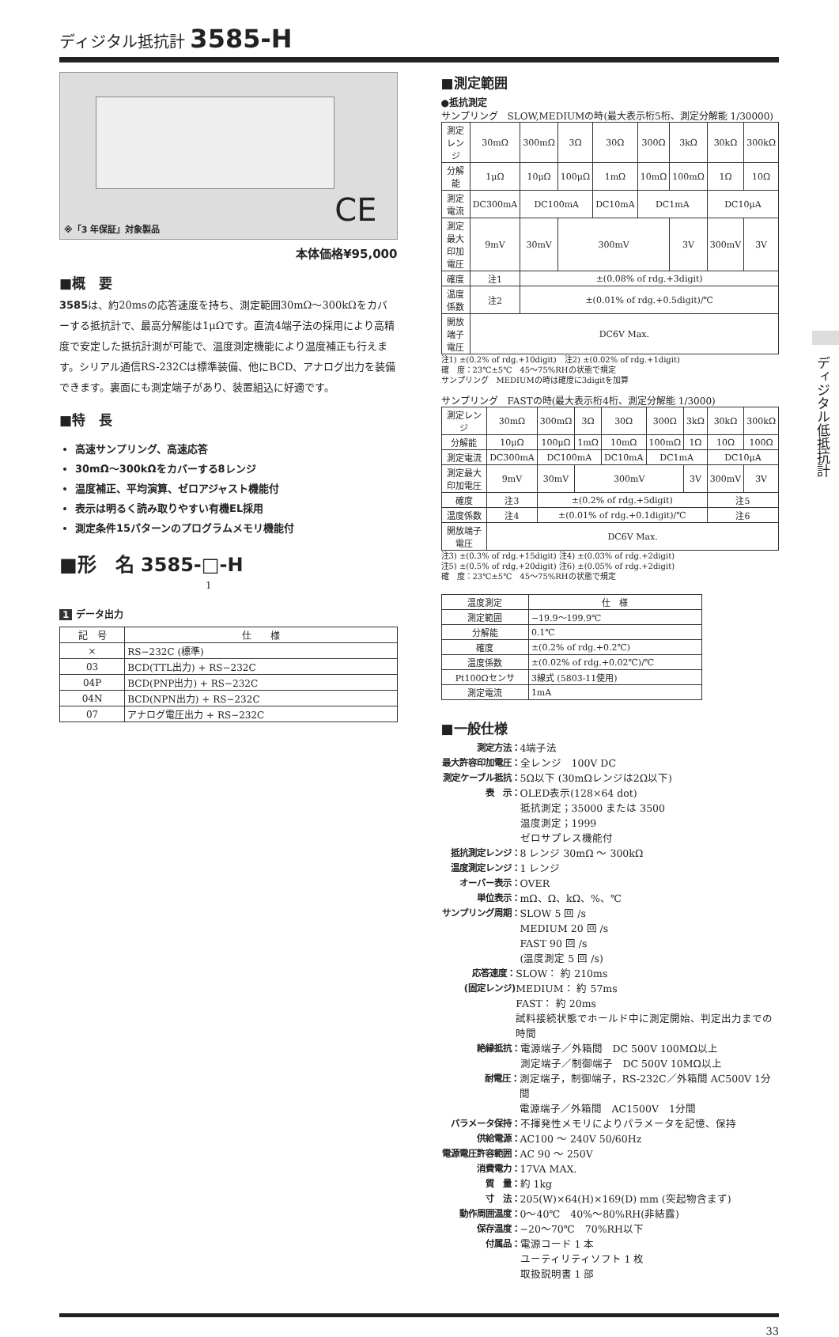ディジタル抵抗計 3585-H
CE
※「3 年保証」対象製品
本体価格¥95,000
■概　要
3585は、約20msの応答速度を持ち、測定範囲30mΩ～300kΩをカバーする抵抗計で、最高分解能は1μΩです。直流4端子法の採用により高精度で安定した抵抗計測が可能で、温度測定機能により温度補正も行えます。シリアル通信RS-232Cは標準装備、他にBCD、アナログ出力を装備できます。裏面にも測定端子があり、装置組込に好適です。
■特　長
高速サンプリング、高速応答
30mΩ～300kΩをカバーする8レンジ
温度補正、平均演算、ゼロアジャスト機能付
表示は明るく読み取りやすい有機EL採用
測定条件15パターンのプログラムメモリ機能付
■形　名 3585-□-H
1
1 データ出力
| 記 号 | 仕 様 |
| --- | --- |
| × | RS−232C (標準) |
| 03 | BCD(TTL出力) + RS−232C |
| 04P | BCD(PNP出力) + RS−232C |
| 04N | BCD(NPN出力) + RS−232C |
| 07 | アナログ電圧出力 + RS−232C |
■測定範囲
●抵抗測定
サンプリング　SLOW,MEDIUMの時(最大表示桁5桁、測定分解能 1/30000)
| 測定レンジ | 30mΩ | 300mΩ | 3Ω | 30Ω | 300Ω | 3kΩ | 30kΩ | 300kΩ |
| 分解能 | 1μΩ | 10μΩ | 100μΩ | 1mΩ | 10mΩ | 100mΩ | 1Ω | 10Ω |
| 測定電流 | DC300mA | DC100mA | | DC10mA | DC1mA | | DC10μA | |
| 測定最大印加電圧 | 9mV | 30mV | 300mV | | | 3V | 300mV | 3V |
| 確度 | 注1 | ±(0.08% of rdg.+3digit) | | | | | | |
| 温度係数 | 注2 | ±(0.01% of rdg.+0.5digit)/℃ | | | | | | |
| 開放端子電圧 | DC6V Max. | | | | | | | |
注1) ±(0.2% of rdg.+10digit)　注2) ±(0.02% of rdg.+1digit)
確　度：23℃±5℃　45～75%RHの状態で規定
サンプリング　MEDIUMの時は確度に3digitを加算
サンプリング　FASTの時(最大表示桁4桁、測定分解能 1/3000)
| 測定レンジ | 30mΩ | 300mΩ | 3Ω | 30Ω | 300Ω | 3kΩ | 30kΩ | 300kΩ |
| 分解能 | 10μΩ | 100μΩ | 1mΩ | 10mΩ | 100mΩ | 1Ω | 10Ω | 100Ω |
| 測定電流 | DC300mA | DC100mA | | DC10mA | DC1mA | | DC10μA | |
| 測定最大印加電圧 | 9mV | 30mV | 300mV | | | 3V | 300mV | 3V |
| 確度 | 注3 | ±(0.2% of rdg.+5digit) | | | | | 注5 | |
| 温度係数 | 注4 | ±(0.01% of rdg.+0.1digit)/℃ | | | | | 注6 | |
| 開放端子電圧 | DC6V Max. | | | | | | | |
注3) ±(0.3% of rdg.+15digit) 注4) ±(0.03% of rdg.+2digit)
注5) ±(0.5% of rdg.+20digit) 注6) ±(0.05% of rdg.+2digit)
確　度：23℃±5℃　45～75%RHの状態で規定
| 温度測定 | 仕 様 |
| 測定範囲 | −19.9～199.9℃ |
| 分解能 | 0.1℃ |
| 確度 | ±(0.2% of rdg.+0.2℃) |
| 温度係数 | ±(0.02% of rdg.+0.02℃)/℃ |
| Pt100Ωセンサ | 3線式 (5803-11使用) |
| 測定電流 | 1mA |
■一般仕様
測定方法： 4端子法
最大許容印加電圧： 全レンジ　100V DC
測定ケーブル抵抗： 5Ω以下 (30mΩレンジは2Ω以下)
表　示： OLED表示(128×64 dot)
抵抗測定；35000 または 3500
温度測定；1999
ゼロサプレス機能付
抵抗測定レンジ： 8 レンジ 30mΩ ～ 300kΩ
温度測定レンジ： 1 レンジ
オーバー表示： OVER
単位表示： mΩ、Ω、kΩ、%、℃
サンプリング周期： SLOW 5 回 /s
MEDIUM 20 回 /s
FAST 90 回 /s
(温度測定 5 回 /s)
応答速度：
(固定レンジ) SLOW： 約 210ms
MEDIUM： 約 57ms
FAST： 約 20ms
試料接続状態でホールド中に測定開始、判定出力までの時間
絶縁抵抗： 電源端子／外箱間　DC 500V 100MΩ以上
測定端子／制御端子　DC 500V 10MΩ以上
耐電圧： 測定端子，制御端子，RS-232C／外箱間 AC500V 1分間
電源端子／外箱間　AC1500V　1分間
パラメータ保持： 不揮発性メモリによりパラメータを記憶、保持
供給電源： AC100 ～ 240V 50/60Hz
電源電圧許容範囲： AC 90 ～ 250V
消費電力： 17VA MAX.
質　量： 約 1kg
寸　法： 205(W)×64(H)×169(D) mm (突起物含まず)
動作周囲温度： 0～40℃　40%～80%RH(非結露)
保存温度： −20～70℃　70%RH以下
付属品： 電源コード 1 本
ユーティリティソフト 1 枚
取扱説明書 1 部
33
ディジタル低抵抗計